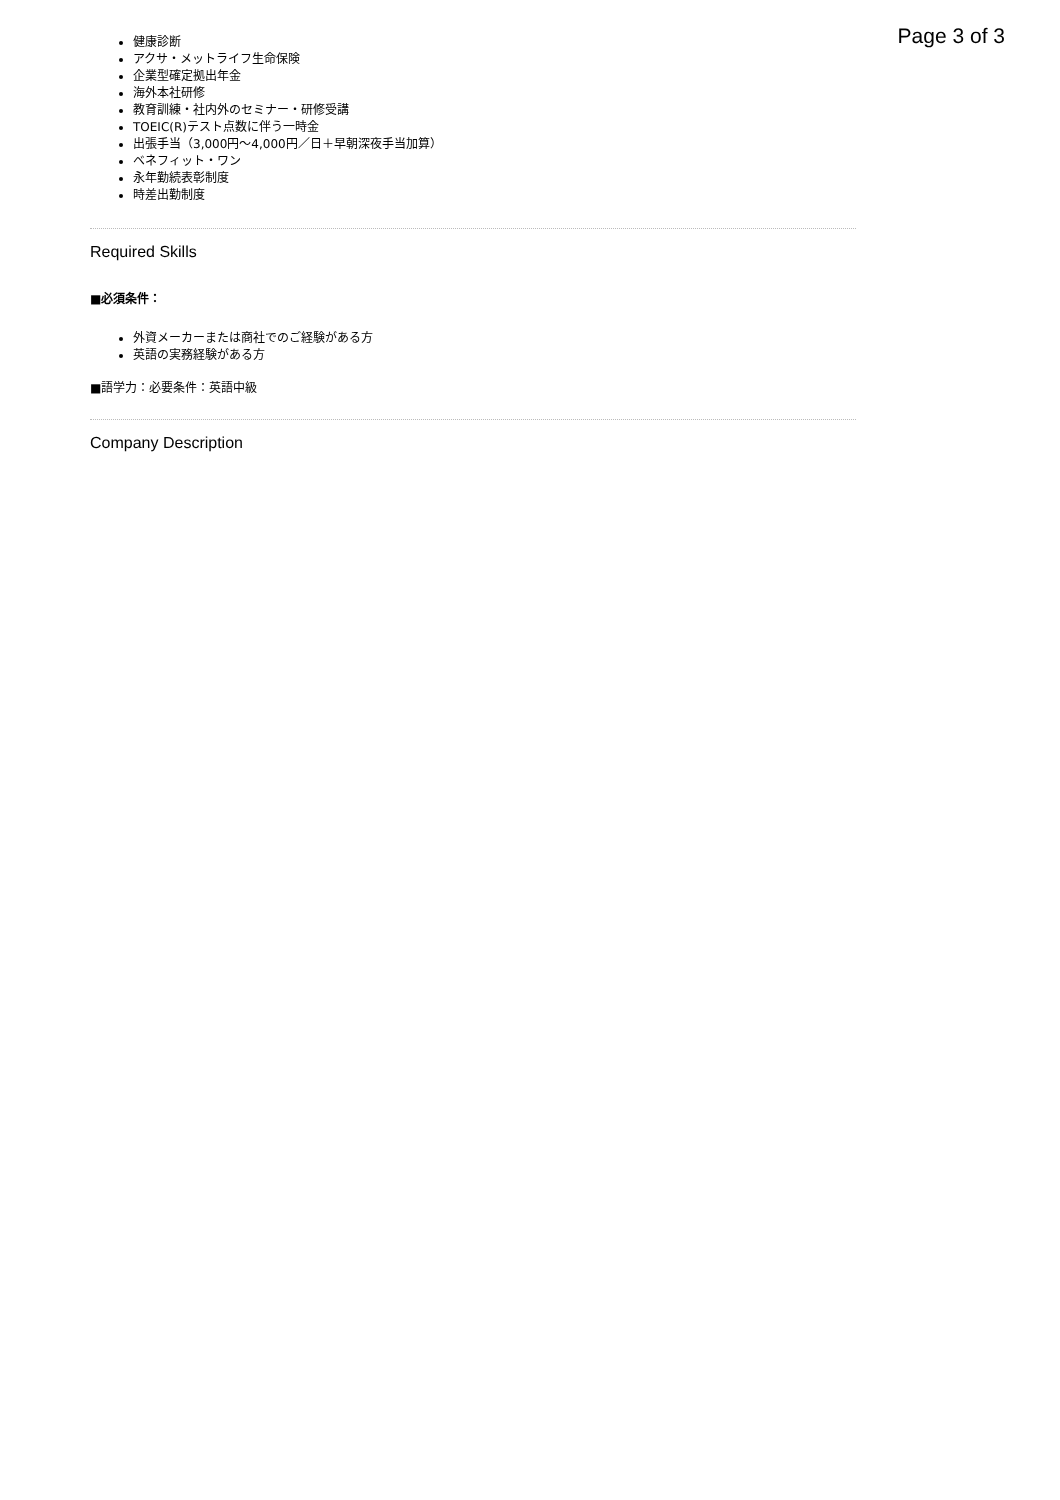Page 3 of 3
健康診断
アクサ・メットライフ生命保険
企業型確定拠出年金
海外本社研修
教育訓練・社内外のセミナー・研修受講
TOEIC(R)テスト点数に伴う一時金
出張手当（3,000円～4,000円／日＋早朝深夜手当加算）
ベネフィット・ワン
永年勤続表彰制度
時差出勤制度
Required Skills
■必須条件：
外資メーカーまたは商社でのご経験がある方
英語の実務経験がある方
■語学力：必要条件：英語中級
Company Description